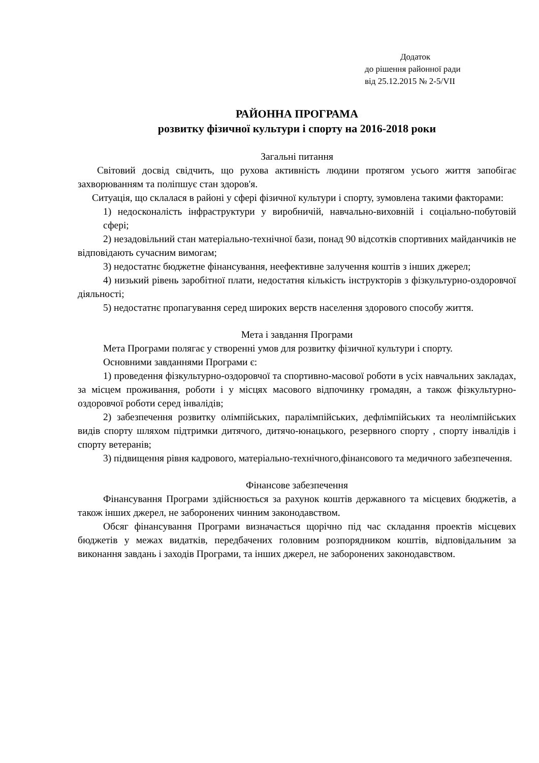Додаток
до рішення районної ради
від 25.12.2015 № 2-5/VII
РАЙОННА ПРОГРАМА
розвитку фізичної культури і спорту на 2016-2018 роки
Загальні питання
Світовий досвід свідчить, що рухова активність людини протягом усього життя запобігає захворюванням та поліпшує стан здоров'я.
Ситуація, що склалася в районі у сфері фізичної культури і спорту, зумовлена такими факторами:
1) недосконалість інфраструктури у виробничій, навчально-виховній і соціально-побутовій сфері;
2) незадовільний стан матеріально-технічної бази, понад 90 відсотків спортивних майданчиків не відповідають сучасним вимогам;
3) недостатнє бюджетне фінансування, неефективне залучення коштів з інших джерел;
4) низький рівень заробітної плати, недостатня кількість інструкторів з фізкультурно-оздоровчої діяльності;
5) недостатнє пропагування серед широких верств населення здорового способу життя.
Мета і завдання Програми
Мета Програми полягає у створенні умов для розвитку фізичної культури і спорту.
Основними завданнями Програми є:
1) проведення фізкультурно-оздоровчої та спортивно-масової роботи в усіх навчальних закладах, за місцем проживання, роботи і у місцях масового відпочинку громадян, а також фізкультурно-оздоровчої роботи серед інвалідів;
2) забезпечення розвитку олімпійських, паралімпійських, дефлімпійських та неолімпійських видів спорту шляхом підтримки дитячого, дитячо-юнацького, резервного спорту , спорту інвалідів і спорту ветеранів;
3) підвищення рівня кадрового, матеріально-технічного,фінансового та медичного забезпечення.
Фінансове забезпечення
Фінансування Програми здійснюється за рахунок коштів державного та місцевих бюджетів, а також інших джерел, не заборонених чинним законодавством.
Обсяг фінансування Програми визначається щорічно під час складання проектів місцевих бюджетів у межах видатків, передбачених головним розпорядником коштів, відповідальним за виконання завдань і заходів Програми, та інших джерел, не заборонених законодавством.